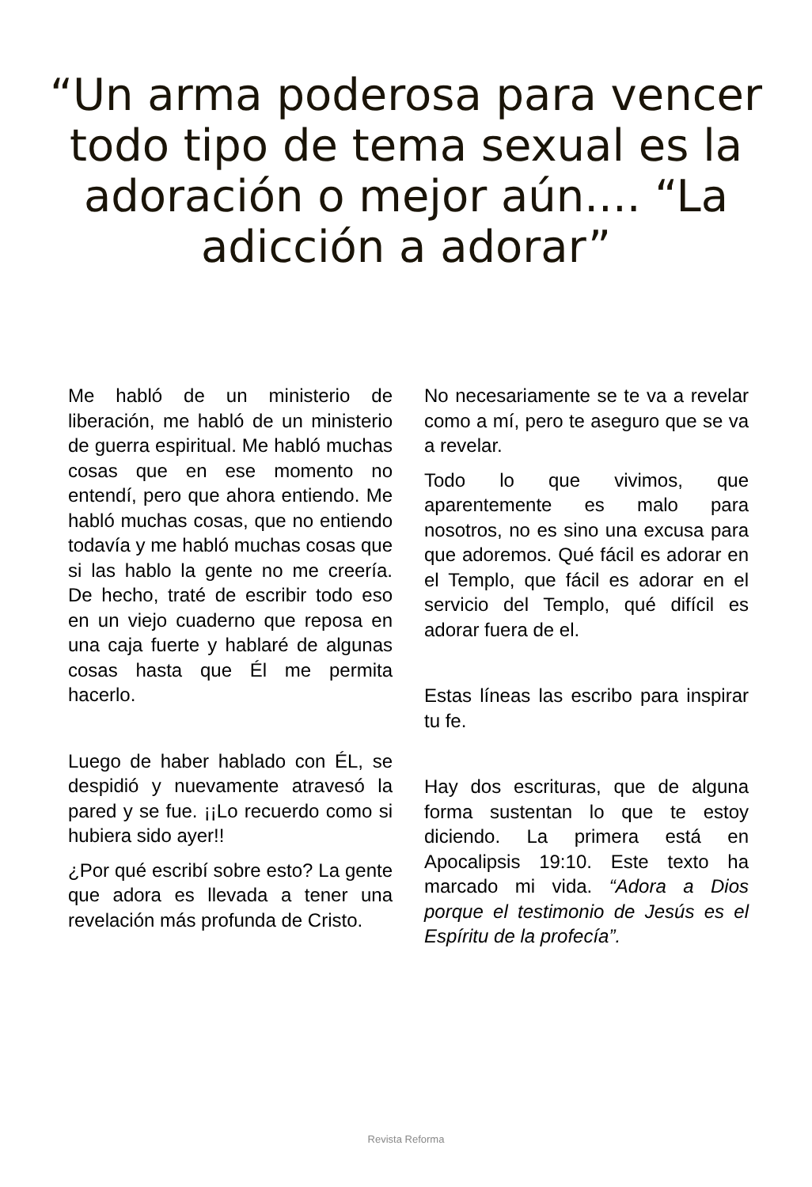“Un arma poderosa para vencer todo tipo de tema sexual es la adoración o mejor aún.... “La adicción a adorar”
Me habló de un ministerio de liberación, me habló de un ministerio de guerra espiritual. Me habló muchas cosas que en ese momento no entendí, pero que ahora entiendo. Me habló muchas cosas, que no entiendo todavía y me habló muchas cosas que si las hablo la gente no me creería. De hecho, traté de escribir todo eso en un viejo cuaderno que reposa en una caja fuerte y hablaré de algunas cosas hasta que Él me permita hacerlo.
Luego de haber hablado con ÉL, se despidió y nuevamente atravesó la pared y se fue. ¡¡Lo recuerdo como si hubiera sido ayer!!
¿Por qué escribí sobre esto? La gente que adora es llevada a tener una revelación más profunda de Cristo.
No necesariamente se te va a revelar como a mí, pero te aseguro que se va a revelar.
Todo lo que vivimos, que aparentemente es malo para nosotros, no es sino una excusa para que adoremos. Qué fácil es adorar en el Templo, que fácil es adorar en el servicio del Templo, qué difícil es adorar fuera de el.
Estas líneas las escribo para inspirar tu fe.
Hay dos escrituras, que de alguna forma sustentan lo que te estoy diciendo. La primera está en Apocalipsis 19:10. Este texto ha marcado mi vida. “Adora a Dios porque el testimonio de Jesús es el Espíritu de la profecía”.
Revista Reforma